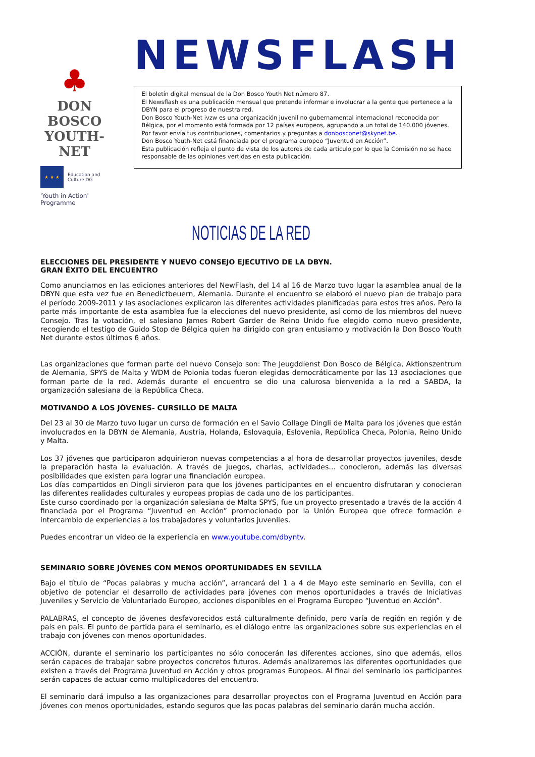♣
DON BOSCO
YOUTH-NET
★ ★ ★
Education and Culture DG
'Youth in Action' Programme
NEWSFLASH
El boletín digital mensual de la Don Bosco Youth Net número 87.
El Newsflash es una publicación mensual que pretende informar e involucrar a la gente que pertenece a la DBYN para el progreso de nuestra red.
Don Bosco Youth-Net ivzw es una organización juvenil no gubernamental internacional reconocida por Bélgica, por el momento está formada por 12 países europeos, agrupando a un total de 140.000 jóvenes.
Por favor envía tus contribuciones, comentarios y preguntas a donbosconet@skynet.be.
Don Bosco Youth-Net está financiada por el programa europeo “Juventud en Acción”.
Esta publicación refleja el punto de vista de los autores de cada artículo por lo que la Comisión no se hace responsable de las opiniones vertidas en esta publicación.
NOTICIAS DE LA RED
ELECCIONES DEL PRESIDENTE Y NUEVO CONSEJO EJECUTIVO DE LA DBYN.
GRAN ÉXITO DEL ENCUENTRO
Como anunciamos en las ediciones anteriores del NewFlash, del 14 al 16 de Marzo tuvo lugar la asamblea anual de la DBYN que esta vez fue en Benedictbeuern, Alemania. Durante el encuentro se elaboró el nuevo plan de trabajo para el período 2009-2011 y las asociaciones explicaron las diferentes actividades planificadas para estos tres años. Pero la parte más importante de esta asamblea fue la elecciones del nuevo presidente, así como de los miembros del nuevo Consejo. Tras la votación, el salesiano James Robert Garder de Reino Unido fue elegido como nuevo presidente, recogiendo el testigo de Guido Stop de Bélgica quien ha dirigido con gran entusiamo y motivación la Don Bosco Youth Net durante estos últimos 6 años.
Las organizaciones que forman parte del nuevo Consejo son: The Jeugddienst Don Bosco de Bélgica, Aktionszentrum de Alemania, SPYS de Malta y WDM de Polonia todas fueron elegidas democráticamente por las 13 asociaciones que forman parte de la red. Además durante el encuentro se dio una calurosa bienvenida a la red a SABDA, la organización salesiana de la República Checa.
MOTIVANDO A LOS JÓVENES- CURSILLO DE MALTA
Del 23 al 30 de Marzo tuvo lugar un curso de formación en el Savio Collage Dingli de Malta para los jóvenes que están involucrados en la DBYN de Alemania, Austria, Holanda, Eslovaquia, Eslovenia, República Checa, Polonia, Reino Unido y Malta.
Los 37 jóvenes que participaron adquirieron nuevas competencias a al hora de desarrollar proyectos juveniles, desde la preparación hasta la evaluación. A través de juegos, charlas, actividades… conocieron, además las diversas posibilidades que existen para lograr una financiación europea.
Los días compartidos en Dingli sirvieron para que los jóvenes participantes en el encuentro disfrutaran y conocieran las diferentes realidades culturales y europeas propias de cada uno de los participantes.
Este curso coordinado por la organización salesiana de Malta SPYS, fue un proyecto presentado a través de la acción 4 financiada por el Programa “Juventud en Acción” promocionado por la Unión Europea que ofrece formación e intercambio de experiencias a los trabajadores y voluntarios juveniles.
Puedes encontrar un video de la experiencia en www.youtube.com/dbyntv.
SEMINARIO SOBRE JÓVENES CON MENOS OPORTUNIDADES EN SEVILLA
Bajo el título de “Pocas palabras y mucha acción”, arrancará del 1 a 4 de Mayo este seminario en Sevilla, con el objetivo de potenciar el desarrollo de actividades para jóvenes con menos oportunidades a través de Iniciativas Juveniles y Servicio de Voluntariado Europeo, acciones disponibles en el Programa Europeo “Juventud en Acción”.
PALABRAS, el concepto de jóvenes desfavorecidos está culturalmente definido, pero varía de región en región y de país en país. El punto de partida para el seminario, es el diálogo entre las organizaciones sobre sus experiencias en el trabajo con jóvenes con menos oportunidades.
ACCIÓN, durante el seminario los participantes no sólo conocerán las diferentes acciones, sino que además, ellos serán capaces de trabajar sobre proyectos concretos futuros. Además analizaremos las diferentes oportunidades que existen a través del Programa Juventud en Acción y otros programas Europeos. Al final del seminario los participantes serán capaces de actuar como multiplicadores del encuentro.
El seminario dará impulso a las organizaciones para desarrollar proyectos con el Programa Juventud en Acción para jóvenes con menos oportunidades, estando seguros que las pocas palabras del seminario darán mucha acción.